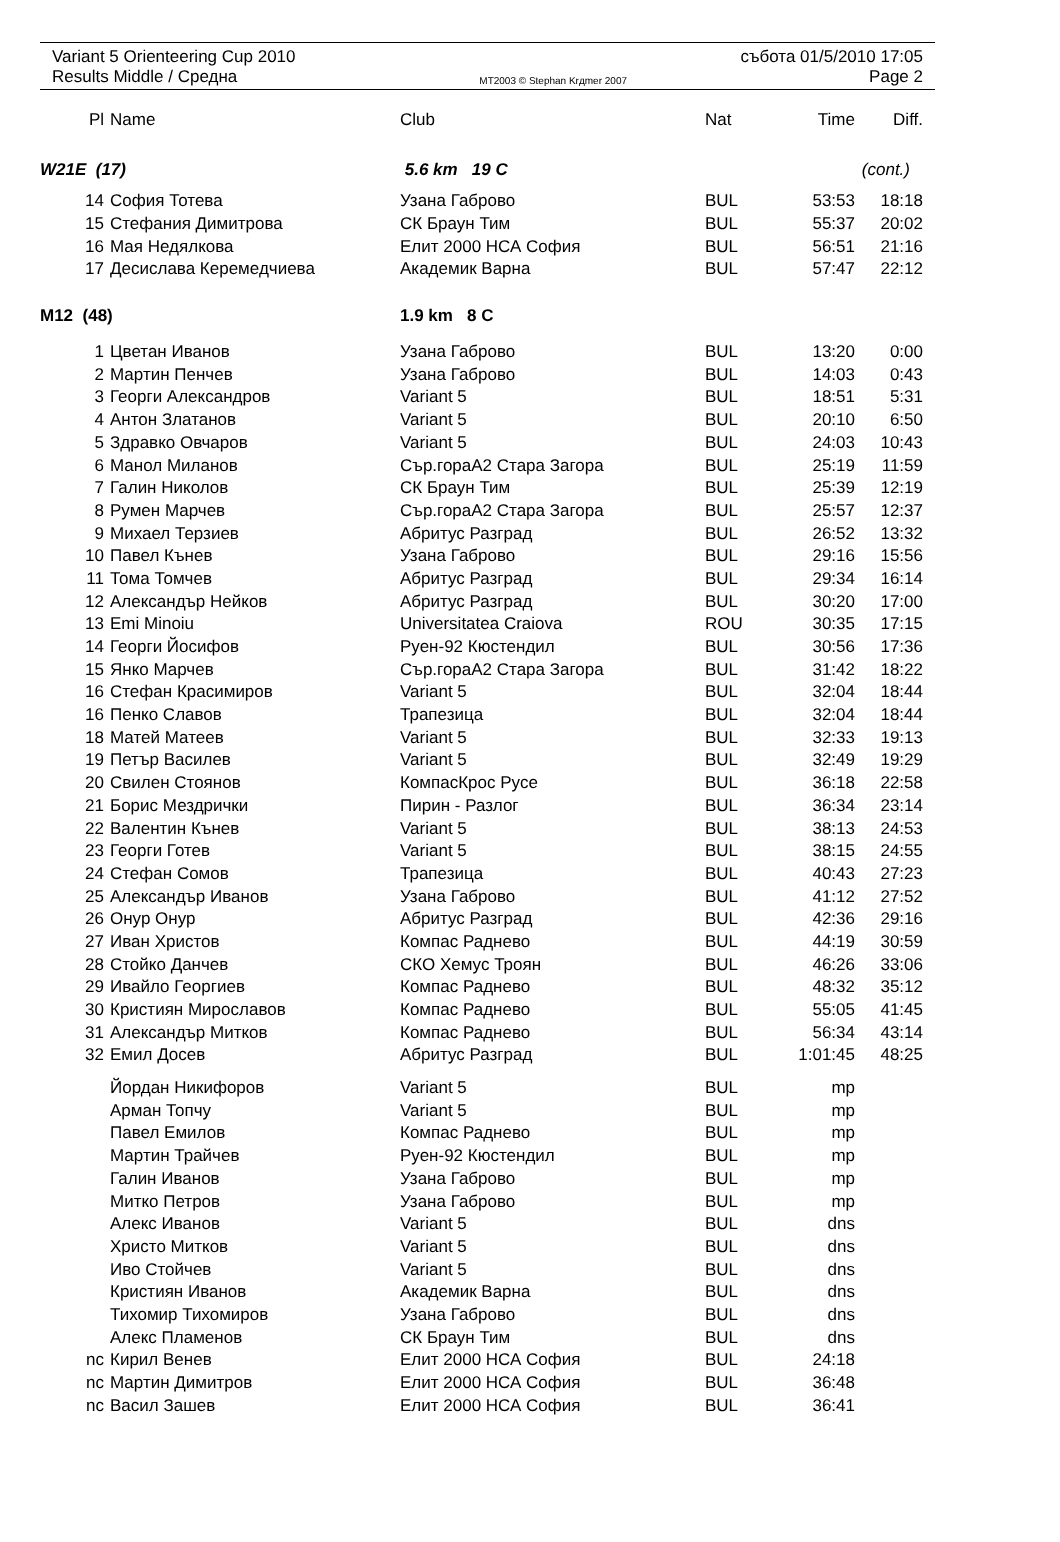Variant 5 Orienteering Cup 2010 събота 01/5/2010 17:05
Results Middle / Средна MT2003 © Stephan Krдmer 2007 Page 2
| Pl | Name | Club | Nat | Time | Diff. |
| --- | --- | --- | --- | --- | --- |
| W21E (17) | | 5.6 km 19 C | | (cont.) | |
| 14 | София Тотева | Узана Габрово | BUL | 53:53 | 18:18 |
| 15 | Стефания Димитрова | СК Браун Тим | BUL | 55:37 | 20:02 |
| 16 | Мая Недялкова | Елит 2000 НСА София | BUL | 56:51 | 21:16 |
| 17 | Десислава Керемедчиева | Академик Варна | BUL | 57:47 | 22:12 |
| M12 (48) | | 1.9 km 8 C | | | |
| 1 | Цветан Иванов | Узана Габрово | BUL | 13:20 | 0:00 |
| 2 | Мартин Пенчев | Узана Габрово | BUL | 14:03 | 0:43 |
| 3 | Георги Александров | Variant 5 | BUL | 18:51 | 5:31 |
| 4 | Антон Златанов | Variant 5 | BUL | 20:10 | 6:50 |
| 5 | Здравко Овчаров | Variant 5 | BUL | 24:03 | 10:43 |
| 6 | Манол Миланов | Сър.гораА2 Стара Загора | BUL | 25:19 | 11:59 |
| 7 | Галин Николов | СК Браун Тим | BUL | 25:39 | 12:19 |
| 8 | Румен Марчев | Сър.гораА2 Стара Загора | BUL | 25:57 | 12:37 |
| 9 | Михаел Терзиев | Абритус Разград | BUL | 26:52 | 13:32 |
| 10 | Павел Кънев | Узана Габрово | BUL | 29:16 | 15:56 |
| 11 | Тома Томчев | Абритус Разград | BUL | 29:34 | 16:14 |
| 12 | Александър Нейков | Абритус Разград | BUL | 30:20 | 17:00 |
| 13 | Emi Minoiu | Universitatea Craiova | ROU | 30:35 | 17:15 |
| 14 | Георги Йосифов | Руен-92 Кюстендил | BUL | 30:56 | 17:36 |
| 15 | Янко Марчев | Сър.гораА2 Стара Загора | BUL | 31:42 | 18:22 |
| 16 | Стефан Красимиров | Variant 5 | BUL | 32:04 | 18:44 |
| 16 | Пенко Славов | Трапезица | BUL | 32:04 | 18:44 |
| 18 | Матей Матеев | Variant 5 | BUL | 32:33 | 19:13 |
| 19 | Петър Василев | Variant 5 | BUL | 32:49 | 19:29 |
| 20 | Свилен Стоянов | КомпасКрос Русе | BUL | 36:18 | 22:58 |
| 21 | Борис Мездрички | Пирин - Разлог | BUL | 36:34 | 23:14 |
| 22 | Валентин Кънев | Variant 5 | BUL | 38:13 | 24:53 |
| 23 | Георги Готев | Variant 5 | BUL | 38:15 | 24:55 |
| 24 | Стефан Сомов | Трапезица | BUL | 40:43 | 27:23 |
| 25 | Александър Иванов | Узана Габрово | BUL | 41:12 | 27:52 |
| 26 | Онур Онур | Абритус Разград | BUL | 42:36 | 29:16 |
| 27 | Иван Христов | Компас Раднево | BUL | 44:19 | 30:59 |
| 28 | Стойко Данчев | СКО Хемус Троян | BUL | 46:26 | 33:06 |
| 29 | Ивайло Георгиев | Компас Раднево | BUL | 48:32 | 35:12 |
| 30 | Кристиян Мирославов | Компас Раднево | BUL | 55:05 | 41:45 |
| 31 | Александър Митков | Компас Раднево | BUL | 56:34 | 43:14 |
| 32 | Емил Досев | Абритус Разград | BUL | 1:01:45 | 48:25 |
| | Йордан Никифоров | Variant 5 | BUL | mp | |
| | Арман Топчу | Variant 5 | BUL | mp | |
| | Павел Емилов | Компас Раднево | BUL | mp | |
| | Мартин Трайчев | Руен-92 Кюстендил | BUL | mp | |
| | Галин Иванов | Узана Габрово | BUL | mp | |
| | Митко Петров | Узана Габрово | BUL | mp | |
| | Алекс Иванов | Variant 5 | BUL | dns | |
| | Христо Митков | Variant 5 | BUL | dns | |
| | Иво Стойчев | Variant 5 | BUL | dns | |
| | Кристиян Иванов | Академик Варна | BUL | dns | |
| | Тихомир Тихомиров | Узана Габрово | BUL | dns | |
| | Алекс Пламенов | СК Браун Тим | BUL | dns | |
| nc | Кирил Венев | Елит 2000 НСА София | BUL | 24:18 | |
| nc | Мартин Димитров | Елит 2000 НСА София | BUL | 36:48 | |
| nc | Васил Зашев | Елит 2000 НСА София | BUL | 36:41 | |